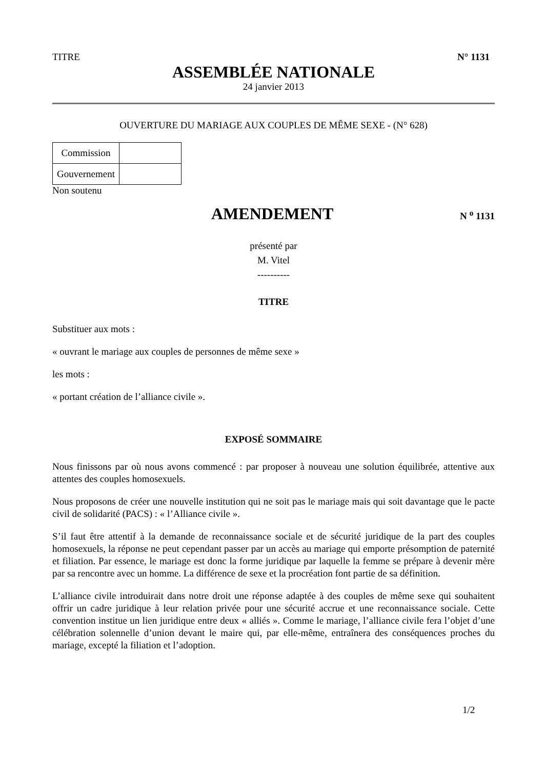TITRE N° 1131
ASSEMBLÉE NATIONALE
24 janvier 2013
OUVERTURE DU MARIAGE AUX COUPLES DE MÊME SEXE - (N° 628)
| Commission | |
| Gouvernement | |
Non soutenu
AMENDEMENT
N <sup>o</sup> 1131
présenté par
M. Vitel
----------
TITRE
Substituer aux mots :
« ouvrant le mariage aux couples de personnes de même sexe »
les mots :
« portant création de l’alliance civile ».
EXPOSÉ SOMMAIRE
Nous finissons par où nous avons commencé : par proposer à nouveau une solution équilibrée, attentive aux attentes des couples homosexuels.
Nous proposons de créer une nouvelle institution qui ne soit pas le mariage mais qui soit davantage que le pacte civil de solidarité (PACS) : « l’Alliance civile ».
S’il faut être attentif à la demande de reconnaissance sociale et de sécurité juridique de la part des couples homosexuels, la réponse ne peut cependant passer par un accès au mariage qui emporte présomption de paternité et filiation. Par essence, le mariage est donc la forme juridique par laquelle la femme se prépare à devenir mère par sa rencontre avec un homme. La différence de sexe et la procréation font partie de sa définition.
L’alliance civile introduirait dans notre droit une réponse adaptée à des couples de même sexe qui souhaitent offrir un cadre juridique à leur relation privée pour une sécurité accrue et une reconnaissance sociale. Cette convention institue un lien juridique entre deux « alliés ». Comme le mariage, l’alliance civile fera l’objet d’une célébration solennelle d’union devant le maire qui, par elle-même, entraînera des conséquences proches du mariage, excepté la filiation et l’adoption.
1/2